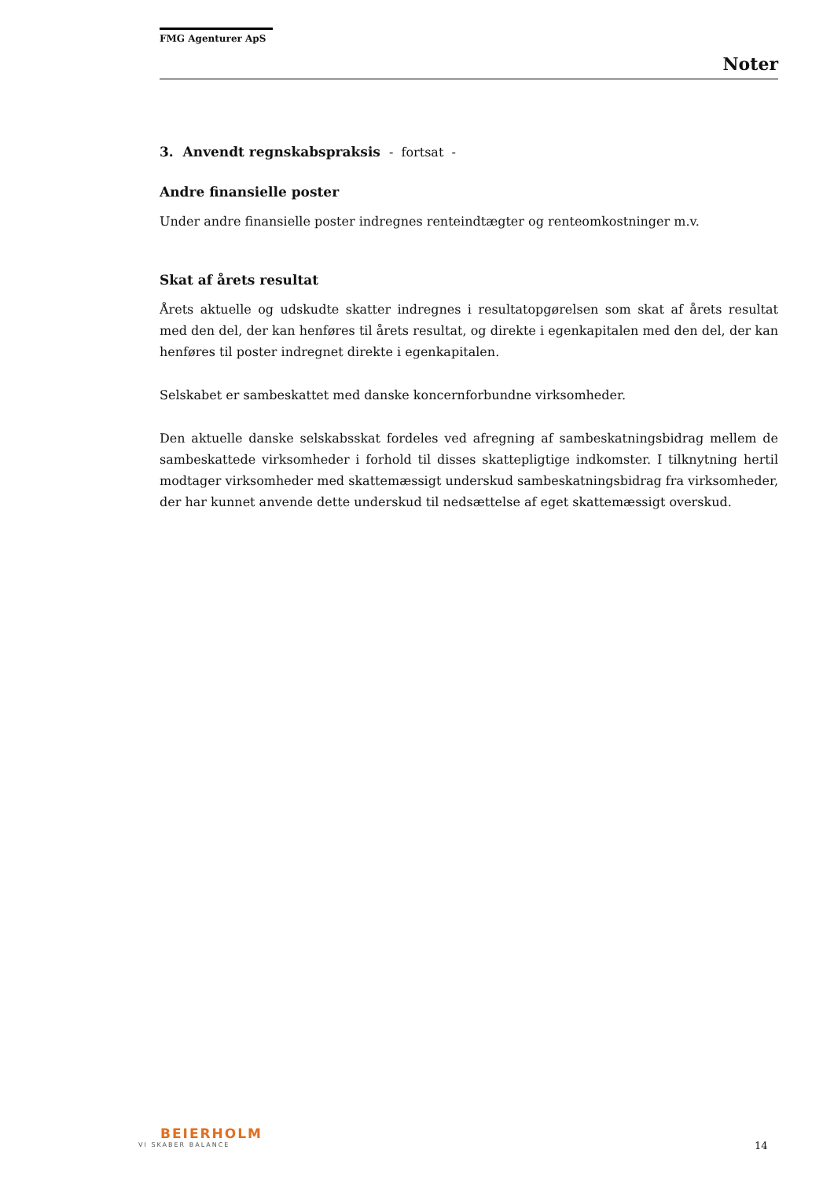FMG Agenturer ApS
Noter
3. Anvendt regnskabspraksis - fortsat -
Andre finansielle poster
Under andre finansielle poster indregnes renteindtægter og renteomkostninger m.v.
Skat af årets resultat
Årets aktuelle og udskudte skatter indregnes i resultatopgørelsen som skat af årets resultat med den del, der kan henføres til årets resultat, og direkte i egenkapitalen med den del, der kan henføres til poster indregnet direkte i egenkapitalen.
Selskabet er sambeskattet med danske koncernforbundne virksomheder.
Den aktuelle danske selskabsskat fordeles ved afregning af sambeskatningsbidrag mellem de sambeskattede virksomheder i forhold til disses skattepligtige indkomster. I tilknytning hertil modtager virksomheder med skattemæssigt underskud sambeskatningsbidrag fra virksomheder, der har kunnet anvende dette underskud til nedsættelse af eget skattemæssigt overskud.
BEIERHOLM
VI SKABER BALANCE
14